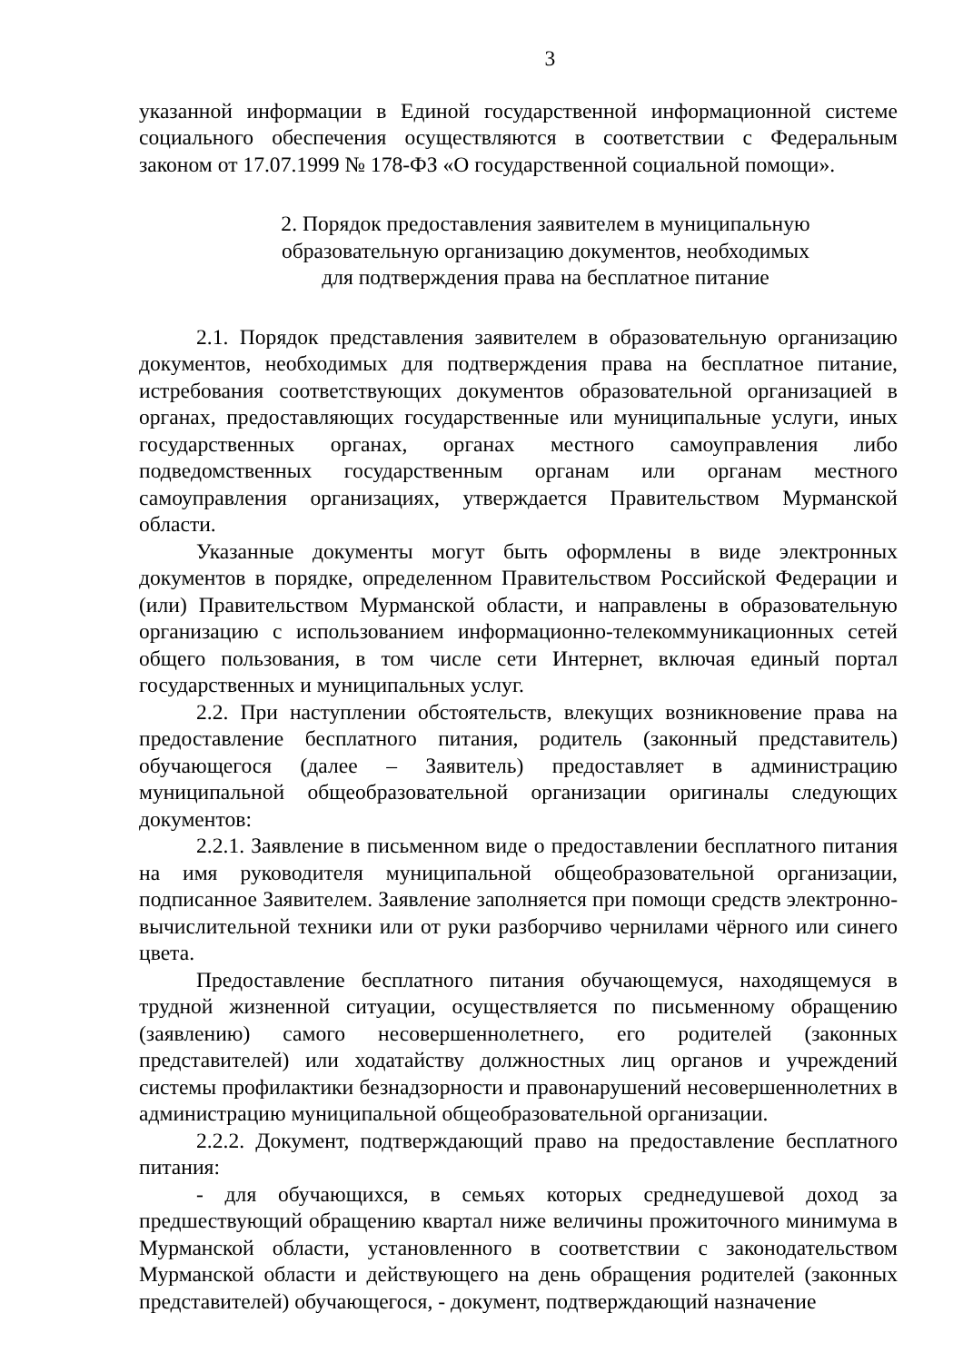3
указанной информации в Единой государственной информационной системе социального обеспечения осуществляются в соответствии с Федеральным законом от 17.07.1999 № 178-ФЗ «О государственной социальной помощи».
2. Порядок предоставления заявителем в муниципальную
образовательную организацию документов, необходимых
для подтверждения права на бесплатное питание
2.1. Порядок представления заявителем в образовательную организацию документов, необходимых для подтверждения права на бесплатное питание, истребования соответствующих документов образовательной организацией в органах, предоставляющих государственные или муниципальные услуги, иных государственных органах, органах местного самоуправления либо подведомственных государственным органам или органам местного самоуправления организациях, утверждается Правительством Мурманской области.
Указанные документы могут быть оформлены в виде электронных документов в порядке, определенном Правительством Российской Федерации и (или) Правительством Мурманской области, и направлены в образовательную организацию с использованием информационно-телекоммуникационных сетей общего пользования, в том числе сети Интернет, включая единый портал государственных и муниципальных услуг.
2.2. При наступлении обстоятельств, влекущих возникновение права на предоставление бесплатного питания, родитель (законный представитель) обучающегося (далее – Заявитель) предоставляет в администрацию муниципальной общеобразовательной организации оригиналы следующих документов:
2.2.1. Заявление в письменном виде о предоставлении бесплатного питания на имя руководителя муниципальной общеобразовательной организации, подписанное Заявителем. Заявление заполняется при помощи средств электронно-вычислительной техники или от руки разборчиво чернилами чёрного или синего цвета.
Предоставление бесплатного питания обучающемуся, находящемуся в трудной жизненной ситуации, осуществляется по письменному обращению (заявлению) самого несовершеннолетнего, его родителей (законных представителей) или ходатайству должностных лиц органов и учреждений системы профилактики безнадзорности и правонарушений несовершеннолетних в администрацию муниципальной общеобразовательной организации.
2.2.2. Документ, подтверждающий право на предоставление бесплатного питания:
- для обучающихся, в семьях которых среднедушевой доход за предшествующий обращению квартал ниже величины прожиточного минимума в Мурманской области, установленного в соответствии с законодательством Мурманской области и действующего на день обращения родителей (законных представителей) обучающегося, - документ, подтверждающий назначение